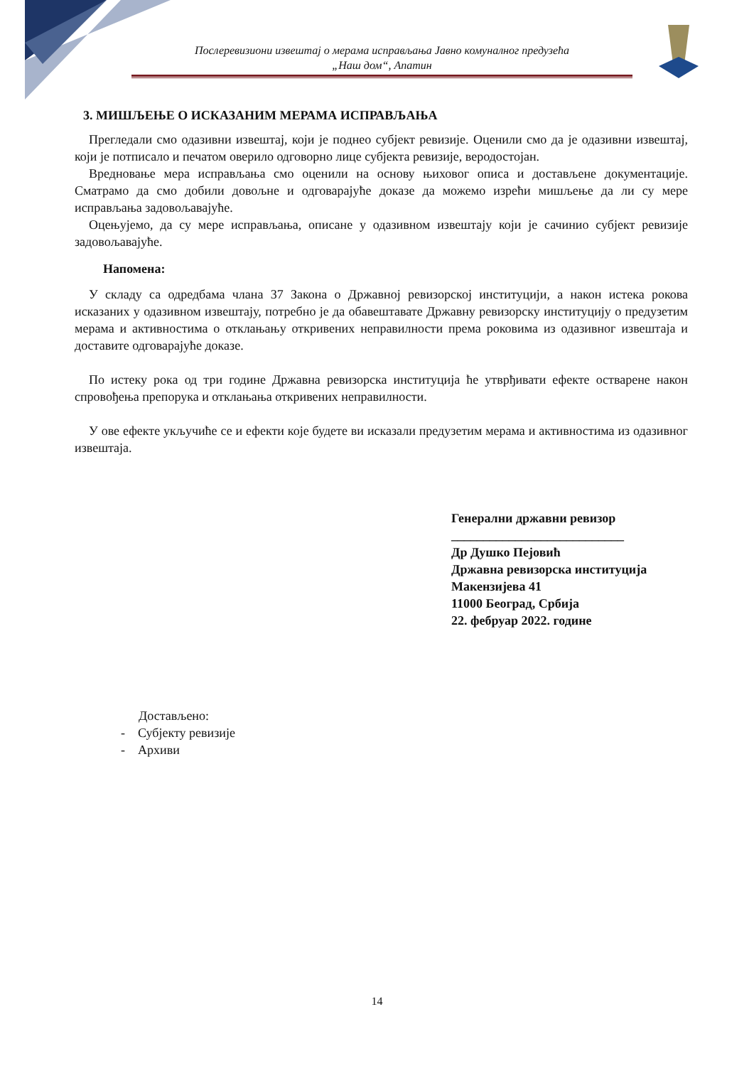Послеревизиони извештај о мерама исправљања Јавно комуналног предузећа
„Наш дом“, Апатин
3. МИШЉЕЊЕ О ИСКАЗАНИМ МЕРАМА ИСПРАВЉАЊА
Прегледали смо одазивни извештај, који је поднео субјект ревизије. Оценили смо да је одазивни извештај, који је потписало и печатом оверило одговорно лице субјекта ревизије, веродостојан.
Вредновање мера исправљања смо оценили на основу њиховог описа и достављене документације. Сматрамо да смо добили довољне и одговарајуће доказе да можемо изрећи мишљење да ли су мере исправљања задовољавајуће.
Оцењујемо, да су мере исправљања, описане у одазивном извештају који је сачинио субјект ревизије задовољавајуће.
Напомена:
У складу са одредбама члана 37 Закона о Државној ревизорској институцији, а након истека рокова исказаних у одазивном извештају, потребно је да обавештавате Државну ревизорску институцију о предузетим мерама и активностима о отклањању откривених неправилности према роковима из одазивног извештаја и доставите одговарајуће доказе.
По истеку рока од три године Државна ревизорска институција ће утврђивати ефекте остварене након спровођења препорука и отклањања откривених неправилности.
У ове ефекте укључиће се и ефекти које будете ви исказали предузетим мерама и активностима из одазивног извештаја.
Генерални државни ревизор
___________________________
Др Душко Пејовић
Државна ревизорска институција
Макензијева 41
11000 Београд, Србија
22. фебруар 2022. године
Достављено:
- Субјекту ревизије
- Архиви
14